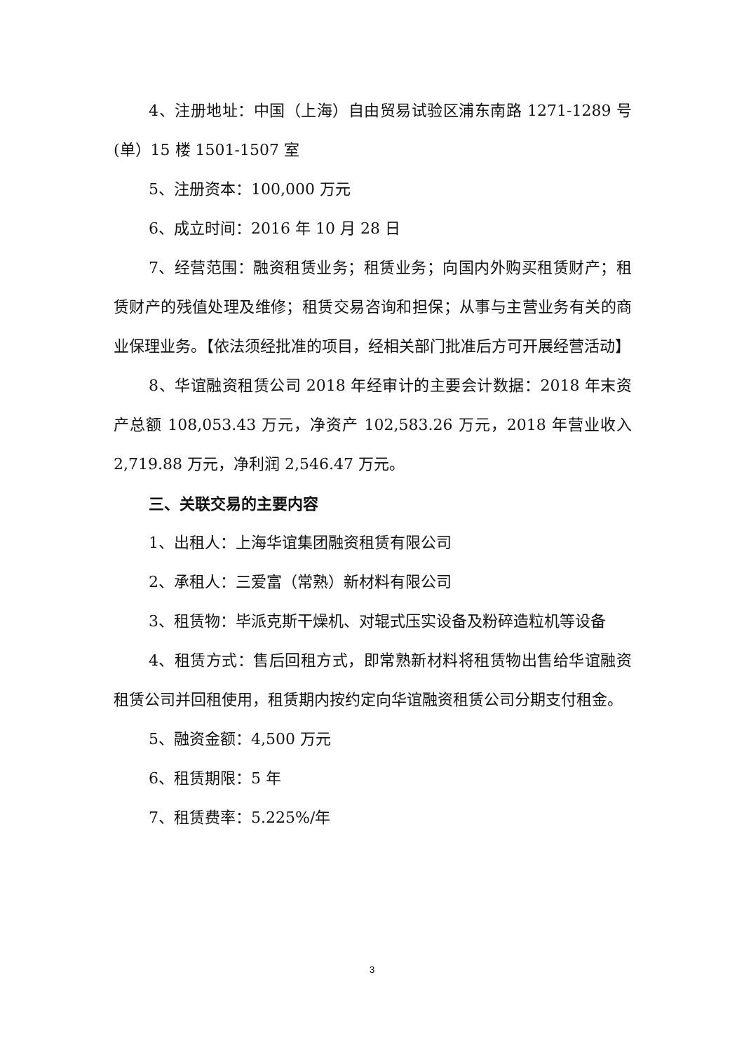4、注册地址：中国（上海）自由贸易试验区浦东南路 1271-1289 号(单）15 楼 1501-1507 室
5、注册资本：100,000 万元
6、成立时间：2016 年 10 月 28 日
7、经营范围：融资租赁业务；租赁业务；向国内外购买租赁财产；租赁财产的残值处理及维修；租赁交易咨询和担保；从事与主营业务有关的商业保理业务。【依法须经批准的项目，经相关部门批准后方可开展经营活动】
8、华谊融资租赁公司 2018 年经审计的主要会计数据：2018 年末资产总额 108,053.43 万元，净资产 102,583.26 万元，2018 年营业收入 2,719.88 万元，净利润 2,546.47 万元。
三、关联交易的主要内容
1、出租人：上海华谊集团融资租赁有限公司
2、承租人：三爱富（常熟）新材料有限公司
3、租赁物：毕派克斯干燥机、对辊式压实设备及粉碎造粒机等设备
4、租赁方式：售后回租方式，即常熟新材料将租赁物出售给华谊融资租赁公司并回租使用，租赁期内按约定向华谊融资租赁公司分期支付租金。
5、融资金额：4,500 万元
6、租赁期限：5 年
7、租赁费率：5.225%/年
3